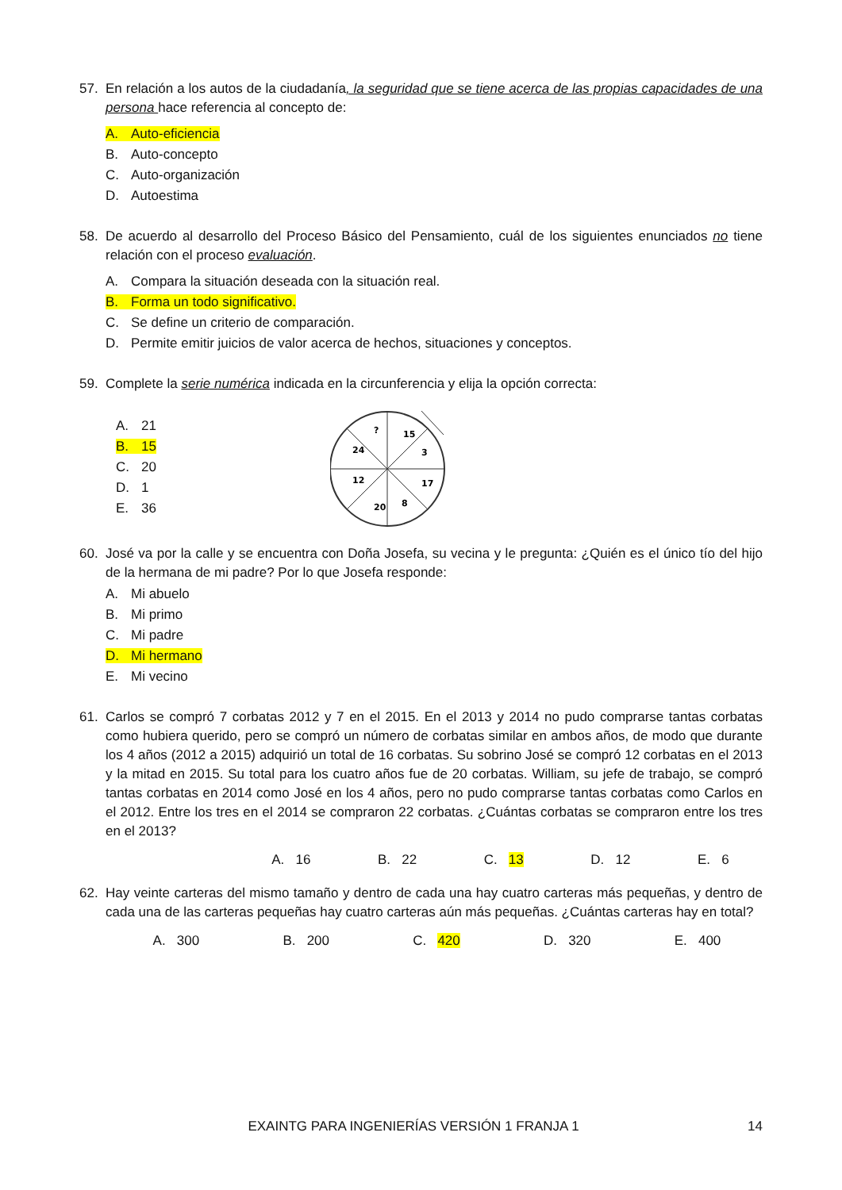57. En relación a los autos de la ciudadanía, la seguridad que se tiene acerca de las propias capacidades de una persona hace referencia al concepto de:
A. Auto-eficiencia
B. Auto-concepto
C. Auto-organización
D. Autoestima
58. De acuerdo al desarrollo del Proceso Básico del Pensamiento, cuál de los siguientes enunciados no tiene relación con el proceso evaluación.
A. Compara la situación deseada con la situación real.
B. Forma un todo significativo.
C. Se define un criterio de comparación.
D. Permite emitir juicios de valor acerca de hechos, situaciones y conceptos.
59. Complete la serie numérica indicada en la circunferencia y elija la opción correcta:
A. 21
B. 15
C. 20
D. 1
E. 36
?
15
24
3
12
17
20
8
60. José va por la calle y se encuentra con Doña Josefa, su vecina y le pregunta: ¿Quién es el único tío del hijo de la hermana de mi padre? Por lo que Josefa responde:
A. Mi abuelo
B. Mi primo
C. Mi padre
D. Mi hermano
E. Mi vecino
61. Carlos se compró 7 corbatas 2012 y 7 en el 2015. En el 2013 y 2014 no pudo comprarse tantas corbatas como hubiera querido, pero se compró un número de corbatas similar en ambos años, de modo que durante los 4 años (2012 a 2015) adquirió un total de 16 corbatas. Su sobrino José se compró 12 corbatas en el 2013 y la mitad en 2015. Su total para los cuatro años fue de 20 corbatas. William, su jefe de trabajo, se compró tantas corbatas en 2014 como José en los 4 años, pero no pudo comprarse tantas corbatas como Carlos en el 2012. Entre los tres en el 2014 se compraron 22 corbatas. ¿Cuántas corbatas se compraron entre los tres en el 2013?
A. 16 B. 22 C. 13 D. 12 E. 6
62. Hay veinte carteras del mismo tamaño y dentro de cada una hay cuatro carteras más pequeñas, y dentro de cada una de las carteras pequeñas hay cuatro carteras aún más pequeñas. ¿Cuántas carteras hay en total?
A. 300 B. 200 C. 420 D. 320 E. 400
EXAINTG PARA INGENIERÍAS VERSIÓN 1 FRANJA 1 14